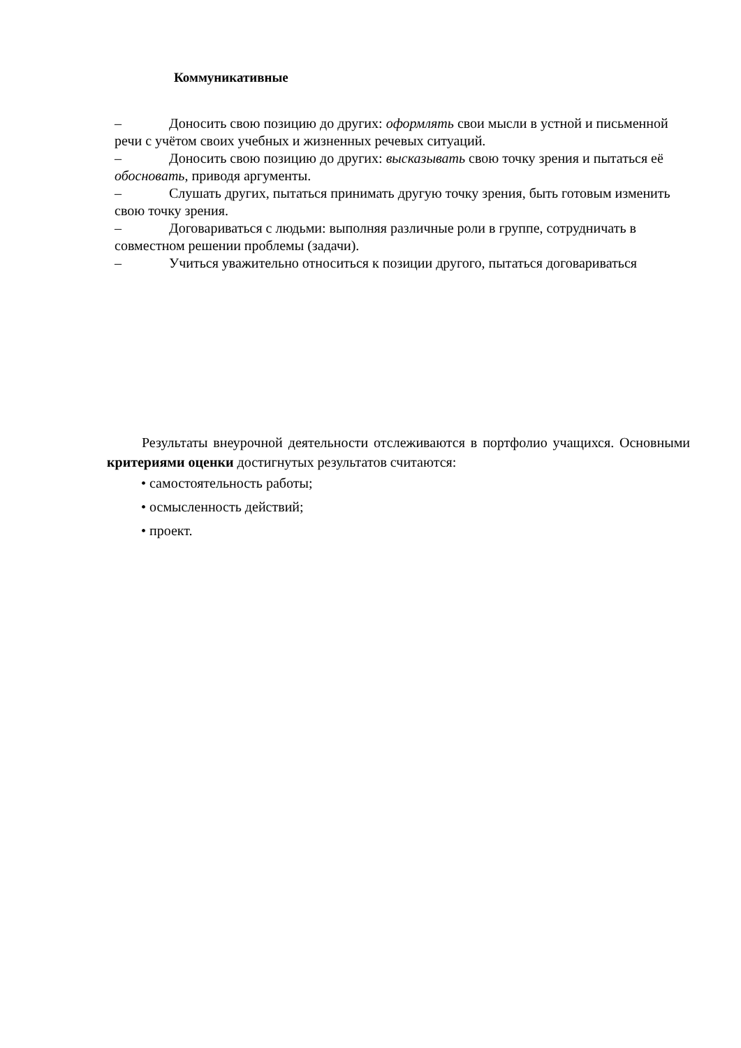Коммуникативные
– Доносить свою позицию до других: оформлять свои мысли в устной и письменной речи с учётом своих учебных и жизненных речевых ситуаций.
– Доносить свою позицию до других: высказывать свою точку зрения и пытаться её обосновать, приводя аргументы.
– Слушать других, пытаться принимать другую точку зрения, быть готовым изменить свою точку зрения.
– Договариваться с людьми: выполняя различные роли в группе, сотрудничать в совместном решении проблемы (задачи).
– Учиться уважительно относиться к позиции другого, пытаться договариваться
Результаты внеурочной деятельности отслеживаются в портфолио учащихся. Основными критериями оценки достигнутых результатов считаются:
• самостоятельность работы;
• осмысленность действий;
• проект.